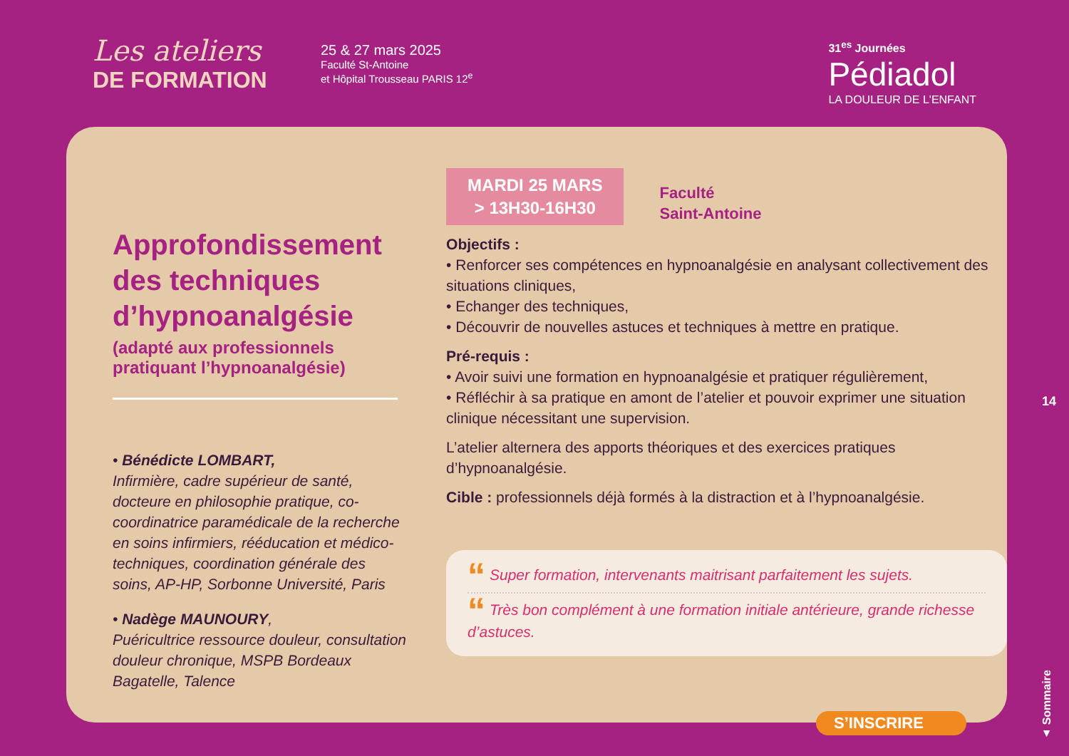Les ateliers
DE FORMATION
25 & 27 mars 2025
Faculté St-Antoine
et Hôpital Trousseau PARIS 12<sup>e</sup>
31<sup>es</sup> Journées
Pédiadol
LA DOULEUR DE L'ENFANT
Approfondissement des techniques d’hypnoanalgésie
(adapté aux professionnels pratiquant l’hypnoanalgésie)
• Bénédicte LOMBART,
Infirmière, cadre supérieur de santé, docteure en philosophie pratique, co-coordinatrice paramédicale de la recherche en soins infirmiers, rééducation et médico-techniques, coordination générale des soins, AP-HP, Sorbonne Université, Paris
• Nadège MAUNOURY,
Puéricultrice ressource douleur, consultation douleur chronique, MSPB Bordeaux Bagatelle, Talence
MARDI 25 MARS
> 13H30-16H30
Faculté
Saint-Antoine
Objectifs :
• Renforcer ses compétences en hypnoanalgésie en analysant collectivement des situations cliniques,
• Echanger des techniques,
• Découvrir de nouvelles astuces et techniques à mettre en pratique.
Pré-requis :
• Avoir suivi une formation en hypnoanalgésie et pratiquer régulièrement,
• Réfléchir à sa pratique en amont de l’atelier et pouvoir exprimer une situation clinique nécessitant une supervision.
L’atelier alternera des apports théoriques et des exercices pratiques d’hypnoanalgésie.
Cible : professionnels déjà formés à la distraction et à l’hypnoanalgésie.
“ Super formation, intervenants maitrisant parfaitement les sujets.
“ Très bon complément à une formation initiale antérieure, grande richesse d’astuces.
S’INSCRIRE
14
▲ Sommaire